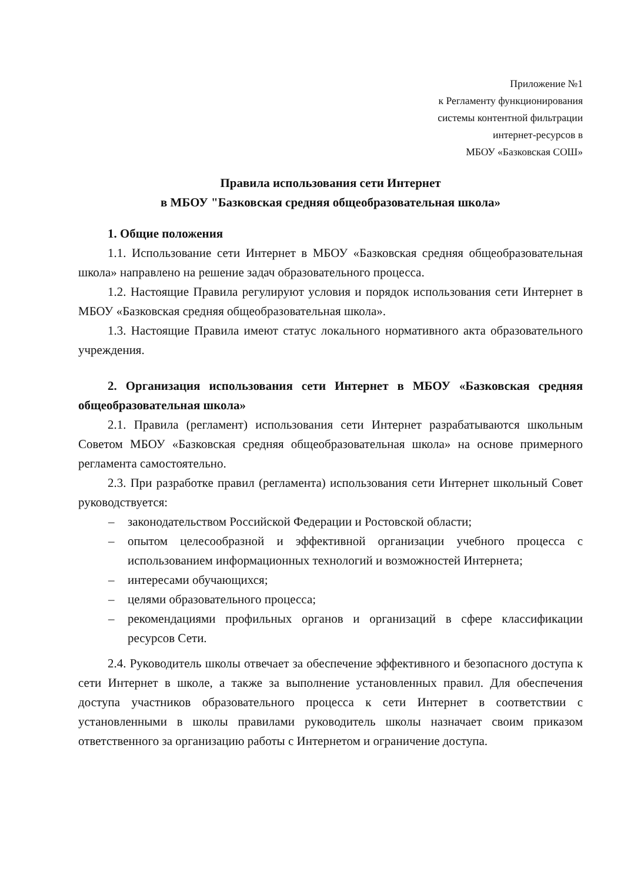Приложение №1
к Регламенту функционирования
системы контентной фильтрации
интернет-ресурсов в
МБОУ «Базковская СОШ»
Правила использования сети Интернет
в МБОУ "Базковская средняя общеобразовательная школа»
1. Общие положения
1.1. Использование сети Интернет в МБОУ «Базковская средняя общеобразовательная школа» направлено на решение задач образовательного процесса.
1.2. Настоящие Правила регулируют условия и порядок использования сети Интернет в МБОУ «Базковская средняя общеобразовательная школа».
1.3. Настоящие Правила имеют статус локального нормативного акта образовательного учреждения.
2. Организация использования сети Интернет в МБОУ «Базковская средняя общеобразовательная школа»
2.1. Правила (регламент) использования сети Интернет разрабатываются школьным Советом МБОУ «Базковская средняя общеобразовательная школа» на основе примерного регламента самостоятельно.
2.3. При разработке правил (регламента) использования сети Интернет школьный Совет руководствуется:
– законодательством Российской Федерации и Ростовской области;
– опытом целесообразной и эффективной организации учебного процесса с использованием информационных технологий и возможностей Интернета;
– интересами обучающихся;
– целями образовательного процесса;
– рекомендациями профильных органов и организаций в сфере классификации ресурсов Сети.
2.4. Руководитель школы отвечает за обеспечение эффективного и безопасного доступа к сети Интернет в школе, а также за выполнение установленных правил. Для обеспечения доступа участников образовательного процесса к сети Интернет в соответствии с установленными в школы правилами руководитель школы назначает своим приказом ответственного за организацию работы с Интернетом и ограничение доступа.